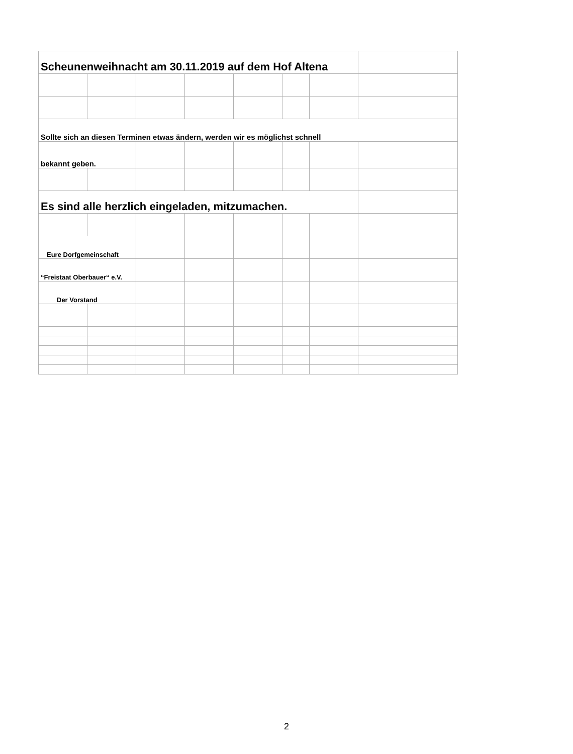| Scheunenweihnacht am 30.11.2019 auf dem Hof Altena | | | | | | | |
| Sollte sich an diesen Terminen etwas ändern, werden wir es möglichst schnell | | | | | | | |
| bekannt geben. | | | | | | | |
| Es sind alle herzlich eingeladen, mitzumachen. | | | | | | | |
| Eure Dorfgemeinschaft | | | | | | | |
| “Freistaat Oberbauer“ e.V. | | | | | | | |
| Der Vorstand | | | | | | | |
2